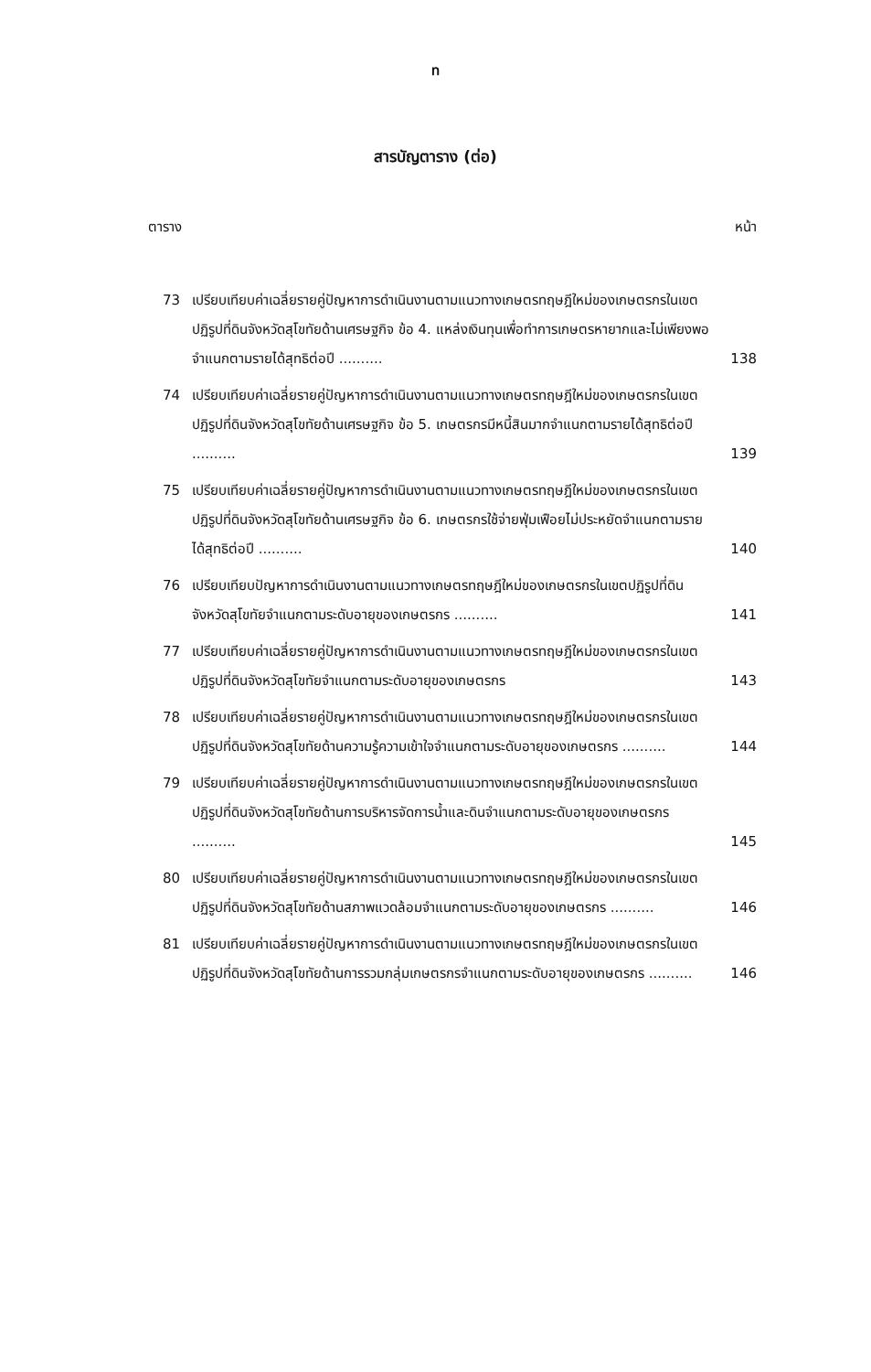ท
สารบัญตาราง (ต่อ)
ตาราง หน้า
73 เปรียบเทียบค่าเฉลี่ยรายคู่ปัญหาการดำเนินงานตามแนวทางเกษตรทฤษฎีใหม่ของเกษตรกรในเขตปฏิรูปที่ดินจังหวัดสุโขทัยด้านเศรษฐกิจ ข้อ 4. แหล่งเงินทุนเพื่อทำการเกษตรหายากและไม่เพียงพอจำแนกตามรายได้สุทธิต่อปี .......... 138
74 เปรียบเทียบค่าเฉลี่ยรายคู่ปัญหาการดำเนินงานตามแนวทางเกษตรทฤษฎีใหม่ของเกษตรกรในเขตปฏิรูปที่ดินจังหวัดสุโขทัยด้านเศรษฐกิจ ข้อ 5. เกษตรกรมีหนี้สินมากจำแนกตามรายได้สุทธิต่อปี .......... 139
75 เปรียบเทียบค่าเฉลี่ยรายคู่ปัญหาการดำเนินงานตามแนวทางเกษตรทฤษฎีใหม่ของเกษตรกรในเขตปฏิรูปที่ดินจังหวัดสุโขทัยด้านเศรษฐกิจ ข้อ 6. เกษตรกรใช้จ่ายฟุ่มเฟือยไม่ประหยัดจำแนกตามรายได้สุทธิต่อปี .......... 140
76 เปรียบเทียบปัญหาการดำเนินงานตามแนวทางเกษตรทฤษฎีใหม่ของเกษตรกรในเขตปฏิรูปที่ดินจังหวัดสุโขทัยจำแนกตามระดับอายุของเกษตรกร .......... 141
77 เปรียบเทียบค่าเฉลี่ยรายคู่ปัญหาการดำเนินงานตามแนวทางเกษตรทฤษฎีใหม่ของเกษตรกรในเขตปฏิรูปที่ดินจังหวัดสุโขทัยจำแนกตามระดับอายุของเกษตรกร 143
78 เปรียบเทียบค่าเฉลี่ยรายคู่ปัญหาการดำเนินงานตามแนวทางเกษตรทฤษฎีใหม่ของเกษตรกรในเขตปฏิรูปที่ดินจังหวัดสุโขทัยด้านความรู้ความเข้าใจจำแนกตามระดับอายุของเกษตรกร .......... 144
79 เปรียบเทียบค่าเฉลี่ยรายคู่ปัญหาการดำเนินงานตามแนวทางเกษตรทฤษฎีใหม่ของเกษตรกรในเขตปฏิรูปที่ดินจังหวัดสุโขทัยด้านการบริหารจัดการน้ำและดินจำแนกตามระดับอายุของเกษตรกร .......... 145
80 เปรียบเทียบค่าเฉลี่ยรายคู่ปัญหาการดำเนินงานตามแนวทางเกษตรทฤษฎีใหม่ของเกษตรกรในเขตปฏิรูปที่ดินจังหวัดสุโขทัยด้านสภาพแวดล้อมจำแนกตามระดับอายุของเกษตรกร .......... 146
81 เปรียบเทียบค่าเฉลี่ยรายคู่ปัญหาการดำเนินงานตามแนวทางเกษตรทฤษฎีใหม่ของเกษตรกรในเขตปฏิรูปที่ดินจังหวัดสุโขทัยด้านการรวมกลุ่มเกษตรกรจำแนกตามระดับอายุของเกษตรกร .......... 146